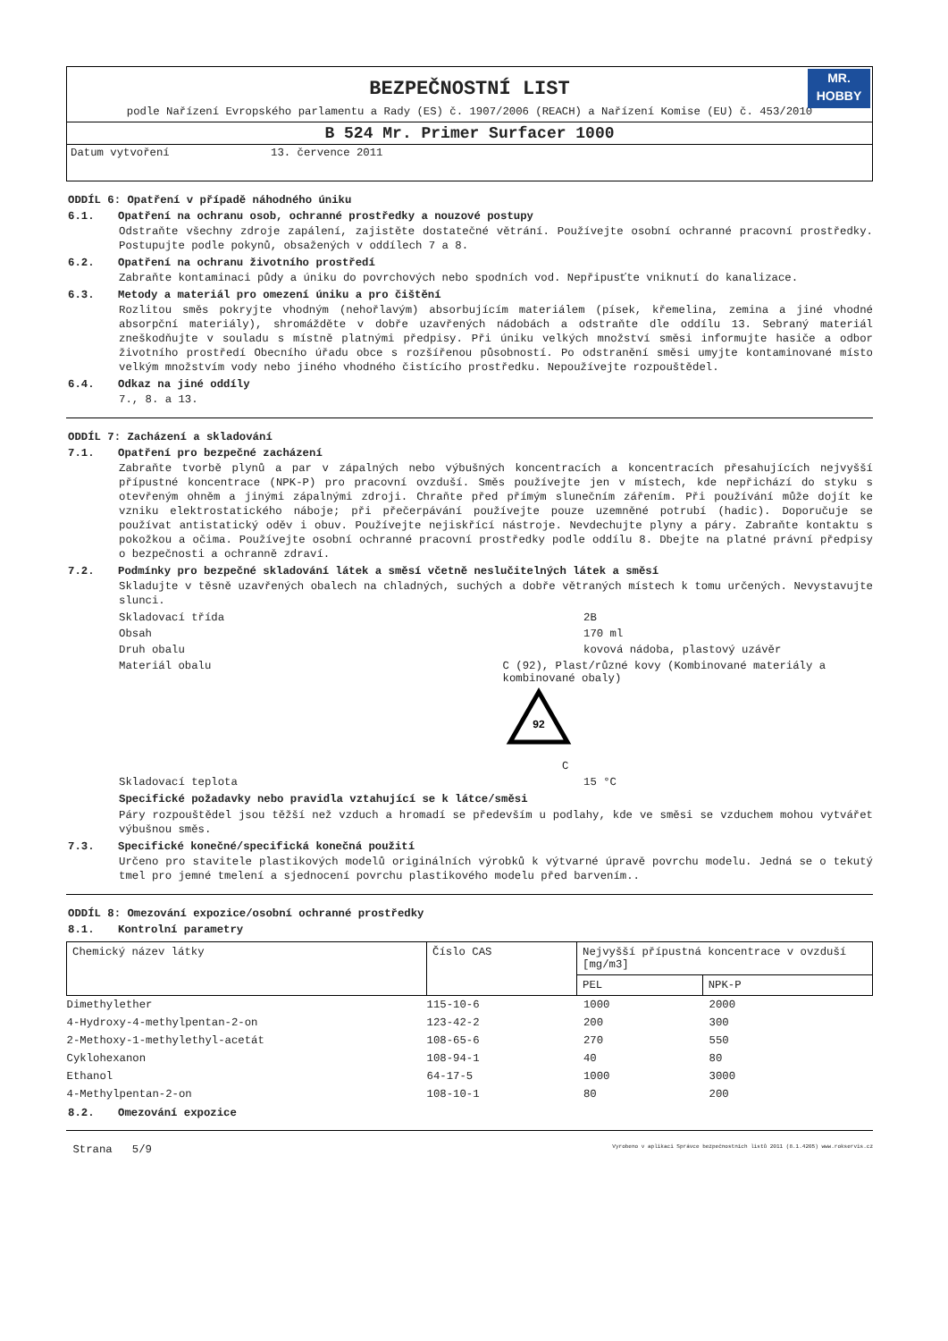BEZPEČNOSTNÍ LIST
MR.
HOBBY
podle Nařízení Evropského parlamentu a Rady (ES) č. 1907/2006 (REACH) a Nařízení Komise (EU) č. 453/2010
B 524 Mr. Primer Surfacer 1000
Datum vytvoření 13. července 2011
ODDÍL 6: Opatření v případě náhodného úniku
6.1. Opatření na ochranu osob, ochranné prostředky a nouzové postupy
Odstraňte všechny zdroje zapálení, zajistěte dostatečné větrání. Používejte osobní ochranné pracovní prostředky. Postupujte podle pokynů, obsažených v oddílech 7 a 8.
6.2. Opatření na ochranu životního prostředí
Zabraňte kontaminaci půdy a úniku do povrchových nebo spodních vod. Nepřipusťte vniknutí do kanalizace.
6.3. Metody a materiál pro omezení úniku a pro čištění
Rozlitou směs pokryjte vhodným (nehořlavým) absorbujícím materiálem (písek, křemelina, zemina a jiné vhodné absorpční materiály), shromážděte v dobře uzavřených nádobách a odstraňte dle oddílu 13. Sebraný materiál zneškodňujte v souladu s místně platnými předpisy. Při úniku velkých množství směsi informujte hasiče a odbor životního prostředí Obecního úřadu obce s rozšířenou působností. Po odstranění směsi umyjte kontaminované místo velkým množstvím vody nebo jiného vhodného čistícího prostředku. Nepoužívejte rozpouštědel.
6.4. Odkaz na jiné oddíly
7., 8. a 13.
ODDÍL 7: Zacházení a skladování
7.1. Opatření pro bezpečné zacházení
Zabraňte tvorbě plynů a par v zápalných nebo výbušných koncentracích a koncentracích přesahujících nejvyšší přípustné koncentrace (NPK-P) pro pracovní ovzduší. Směs používejte jen v místech, kde nepřichází do styku s otevřeným ohněm a jinými zápalnými zdroji. Chraňte před přímým slunečním zářením. Při používání může dojít ke vzniku elektrostatického náboje; při přečerpávání používejte pouze uzemněné potrubí (hadic). Doporučuje se používat antistatický oděv i obuv. Používejte nejiskřící nástroje. Nevdechujte plyny a páry. Zabraňte kontaktu s pokožkou a očima. Používejte osobní ochranné pracovní prostředky podle oddílu 8. Dbejte na platné právní předpisy o bezpečnosti a ochranně zdraví.
7.2. Podmínky pro bezpečné skladování látek a směsí včetně neslučitelných látek a směsí
Skladujte v těsně uzavřených obalech na chladných, suchých a dobře větraných místech k tomu určených. Nevystavujte slunci.
Skladovací třída 2B
Obsah 170 ml
Druh obalu kovová nádoba, plastový uzávěr
Materiál obalu C (92), Plast/různé kovy (Kombinované materiály a kombinované obaly)
92
C
Skladovací teplota 15 °C
Specifické požadavky nebo pravidla vztahující se k látce/směsi
Páry rozpouštědel jsou těžší než vzduch a hromadí se především u podlahy, kde ve směsi se vzduchem mohou vytvářet výbušnou směs.
7.3. Specifické konečné/specifická konečná použití
Určeno pro stavitele plastikových modelů originálních výrobků k výtvarné úpravě povrchu modelu. Jedná se o tekutý tmel pro jemné tmelení a sjednocení povrchu plastikového modelu před barvením..
ODDÍL 8: Omezování expozice/osobní ochranné prostředky
8.1. Kontrolní parametry
| Chemický název látky | Číslo CAS | Nejvyšší přípustná koncentrace v ovzduší [mg/m3] | |
| --- | --- | --- | --- |
| | | PEL | NPK-P |
| Dimethylether | 115-10-6 | 1000 | 2000 |
| 4-Hydroxy-4-methylpentan-2-on | 123-42-2 | 200 | 300 |
| 2-Methoxy-1-methylethyl-acetát | 108-65-6 | 270 | 550 |
| Cyklohexanon | 108-94-1 | 40 | 80 |
| Ethanol | 64-17-5 | 1000 | 3000 |
| 4-Methylpentan-2-on | 108-10-1 | 80 | 200 |
8.2. Omezování expozice
Strana 5/9 Vyrobeno v aplikaci Správce bezpečnostních listů 2011 (8.1.4205) www.rokservis.cz